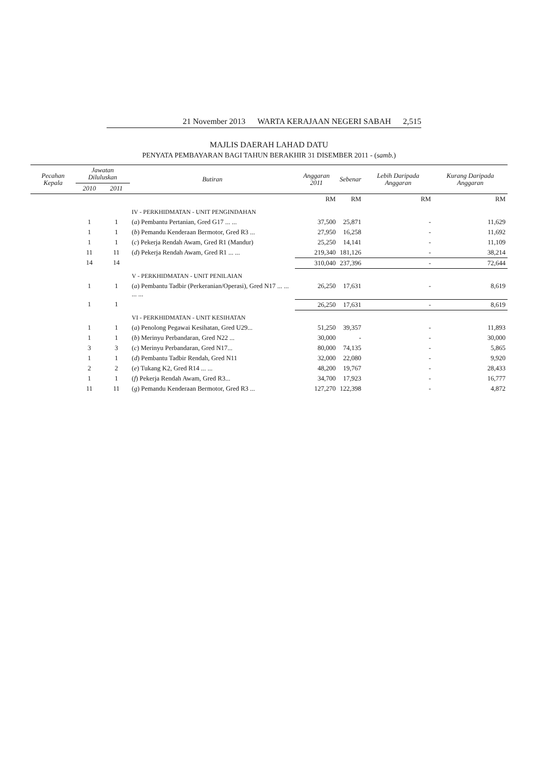21 November 2013 WARTA KERAJAAN NEGERI SABAH 2,515
MAJLIS DAERAH LAHAD DATU
PENYATA PEMBAYARAN BAGI TAHUN BERAKHIR 31 DISEMBER 2011 - (samb.)
| Pecahan Kepala | Jawatan Diluluskan | | Butiran | Anggaran 2011 | Sebenar | Lebih Daripada Anggaran | Kurang Daripada Anggaran |
| --- | --- | --- | --- | --- | --- | --- | --- |
| | 2010 | 2011 | | | | | |
| | | | | RM | RM | RM | RM |
| | | | IV - PERKHIDMATAN - UNIT PENGINDAHAN | | | | |
| | 1 | 1 | ( a ) Pembantu Pertanian, Gred G17 ... ... | 37,500 | 25,871 | - | 11,629 |
| | 1 | 1 | ( b ) Pemandu Kenderaan Bermotor, Gred R3 ... | 27,950 | 16,258 | - | 11,692 |
| | 1 | 1 | ( c ) Pekerja Rendah Awam, Gred R1 (Mandur) | 25,250 | 14,141 | - | 11,109 |
| | 11 | 11 | ( d ) Pekerja Rendah Awam, Gred R1 ... ... | 219,340 | 181,126 | - | 38,214 |
| | 14 | 14 | | 310,040 | 237,396 | - | 72,644 |
| | | | V - PERKHIDMATAN - UNIT PENILAIAN | | | | |
| | 1 | 1 | ( a ) Pembantu Tadbir (Perkeranian/Operasi), Gred N17 ... ... ... ... | 26,250 | 17,631 | - | 8,619 |
| | 1 | 1 | | 26,250 | 17,631 | - | 8,619 |
| | | | VI - PERKHIDMATAN - UNIT KESIHATAN | | | | |
| | 1 | 1 | ( a ) Penolong Pegawai Kesihatan, Gred U29... | 51,250 | 39,357 | - | 11,893 |
| | 1 | 1 | ( b ) Merinyu Perbandaran, Gred N22 ... | 30,000 | - | - | 30,000 |
| | 3 | 3 | ( c ) Merinyu Perbandaran, Gred N17... | 80,000 | 74,135 | - | 5,865 |
| | 1 | 1 | ( d ) Pembantu Tadbir Rendah, Gred N11 | 32,000 | 22,080 | - | 9,920 |
| | 2 | 2 | ( e ) Tukang K2, Gred R14 ... ... | 48,200 | 19,767 | - | 28,433 |
| | 1 | 1 | ( f ) Pekerja Rendah Awam, Gred R3... | 34,700 | 17,923 | - | 16,777 |
| | 11 | 11 | ( g ) Pemandu Kenderaan Bermotor, Gred R3 ... | 127,270 | 122,398 | - | 4,872 |